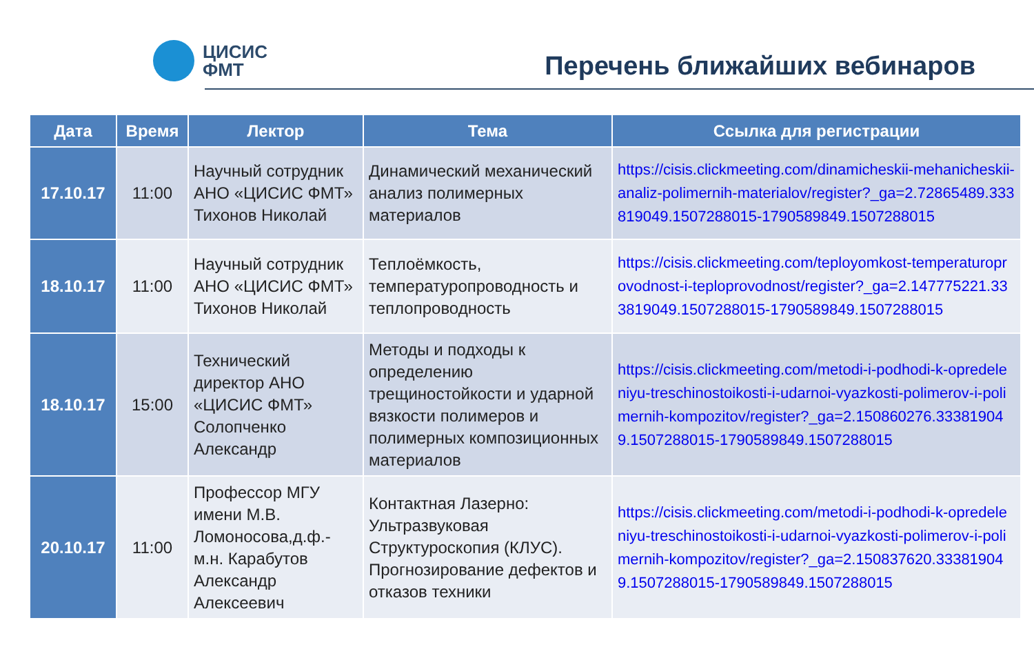ЦИСИС
ФМТ
Перечень ближайших вебинаров
| Дата | Время | Лектор | Тема | Ссылка для регистрации |
| --- | --- | --- | --- | --- |
| 17.10.17 | 11:00 | Научный сотрудник АНО «ЦИСИС ФМТ» Тихонов Николай | Динамический механический анализ полимерных материалов | https://cisis.clickmeeting.com/dinamicheskii-mehanicheskii-analiz-polimernih-materialov/register?_ga=2.72865489.333819049.1507288015-1790589849.1507288015 |
| 18.10.17 | 11:00 | Научный сотрудник АНО «ЦИСИС ФМТ» Тихонов Николай | Теплоёмкость, температуропроводность и теплопроводность | https://cisis.clickmeeting.com/teployomkost-temperaturoprovodnost-i-teploprovodnost/register?_ga=2.147775221.333819049.1507288015-1790589849.1507288015 |
| 18.10.17 | 15:00 | Технический директор АНО «ЦИСИС ФМТ» Солопченко Александр | Методы и подходы к определению трещиностойкости и ударной вязкости полимеров и полимерных композиционных материалов | https://cisis.clickmeeting.com/metodi-i-podhodi-k-opredeleniyu-treschinostoikosti-i-udarnoi-vyazkosti-polimerov-i-polimernih-kompozitov/register?_ga=2.150860276.333819049.1507288015-1790589849.1507288015 |
| 20.10.17 | 11:00 | Профессор МГУ имени М.В. Ломоносова,д.ф.-м.н. Карабутов Александр Алексеевич | Контактная Лазерно: Ультразвуковая Структуроскопия (КЛУС). Прогнозирование дефектов и отказов техники | https://cisis.clickmeeting.com/metodi-i-podhodi-k-opredeleniyu-treschinostoikosti-i-udarnoi-vyazkosti-polimerov-i-polimernih-kompozitov/register?_ga=2.150837620.333819049.1507288015-1790589849.1507288015 |